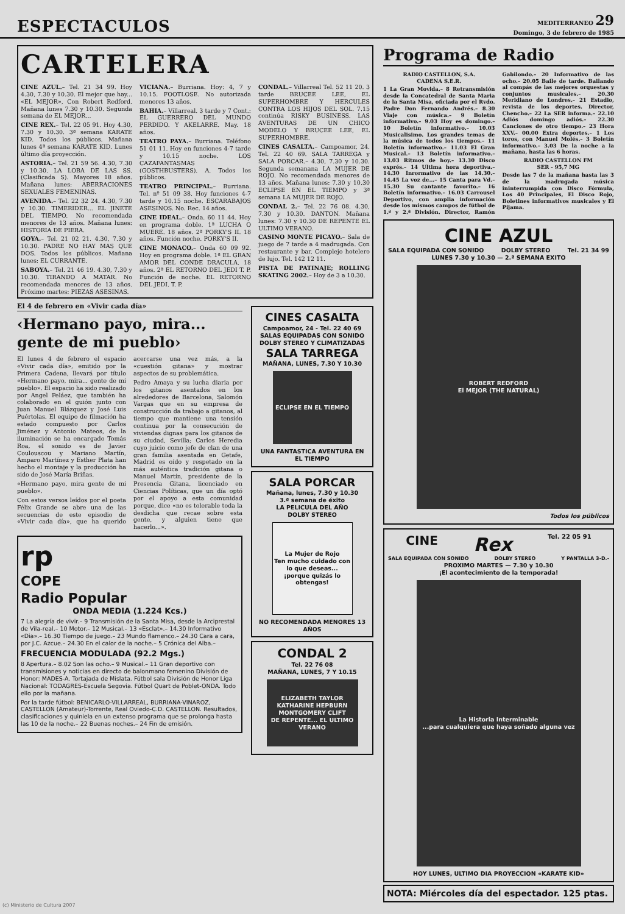ESPECTACULOS
MEDITERRANEO 29
Domingo, 3 de febrero de 1985
CARTELERA
CINE AZUL.– Tel. 21 34 99. Hoy 4.30, 7.30 y 10.30. El mejor que hay... «EL MEJOR», Con Robert Redford. Mañana lunes 7.30 y 10.30. Segunda semana de EL MEJOR...
CINE REX.– Tel. 22 05 91. Hoy 4.30, 7.30 y 10.30. 3ª semana KARATE KID. Todos los públicos. Mañana lunes 4ª semana KARATE KID. Lunes último día proyección.
ASTORIA.– Tel. 21 59 56. 4.30, 7.30 y 10.30. LA LOBA DE LAS SS. (Clasificada S). Mayores 18 años. Mañana lunes: ABERRACIONES SEXUALES FEMENINAS.
AVENIDA.– Tel. 22 32 24. 4.30, 7.30 y 10.30. TIMERIDER... EL JINETE DEL TIEMPO. No recomendada menores de 13 años. Mañana lunes: HISTORIA DE PIERA.
GOYA.– Tel. 21 02 21. 4.30, 7.30 y 10.30. PADRE NO HAY MAS QUE DOS. Todos los públicos. Mañana lunes: EL CURRANTE.
SABOYA.– Tel. 21 46 19. 4.30, 7.30 y 10.30. TIRANDO A MATAR. No recomendada menores de 13 años. Próximo martes: PIEZAS ASESINAS.
VICIANA.– Burriana. Hoy: 4, 7 y 10.15. FOOTLOSE. No autorizada menores 13 años.
BAHIA.– Villarreal. 3 tarde y 7 Cont.: EL GUERRERO DEL MUNDO PERDIDO. Y AKELARRE. May. 18 años.
TEATRO PAYA.– Burriana. Teléfono 51 01 11. Hoy en funciones 4-7 tarde y 10.15 noche. LOS CAZAFANTASMAS (GOSTHBUSTERS). A. Todos los públicos.
TEATRO PRINCIPAL.– Burriana. Tel. nº 51 09 38. Hoy funciones 4-7 tarde y 10.15 noche. ESCARABAJOS ASESINOS. No. Rec. 14 años.
CINE IDEAL.– Onda. 60 11 44. Hoy en programa doble. 1ª LUCHA O MUERE. 18 años. 2ª PORKY'S II. 18 años. Función noche. PORKY'S II.
CINE MONACO.– Onda 60 09 92. Hoy en programa doble. 1ª EL GRAN AMOR DEL CONDE DRACULA. 18 años. 2ª EL RETORNO DEL JEDI T. P. Función de noche. EL RETORNO DEL JEDI. T. P.
CONDAL.– Villarreal Tel. 52 11 20. 3 tarde BRUCEE LEE, EL SUPERHOMBRE Y HERCULES CONTRA LOS HIJOS DEL SOL. 7.15 continúa RISKY BUSINESS. LAS AVENTURAS DE UN CHICO MODELO Y BRUCEE LEE, EL SUPERHOMBRE.
CINES CASALTA.– Campoamor, 24. Tel. 22 40 69. SALA TARREGA y SALA PORCAR.– 4.30, 7.30 y 10.30. Segunda semanana LA MUJER DE ROJO. No recomendada menores de 13 años. Mañana lunes: 7.30 y 10.30 ECLIPSE EN EL TIEMPO y 3ª semana LA MUJER DE ROJO.
CONDAL 2.– Tel. 22 76 08. 4.30, 7.30 y 10.30. DANTON. Mañana lunes: 7.30 y 10.30 DE REPENTE EL ULTIMO VERANO.
CASINO MONTE PICAYO.– Sala de juego de 7 tarde a 4 madrugada. Con restaurante y bar. Complejo hotelero de lujo. Tel. 142 12 11.
PISTA DE PATINAJE; ROLLING SKATING 2002.– Hoy de 3 a 10.30.
El 4 de febrero en «Vivir cada día»
‹Hermano payo, mira... gente de mi pueblo›
El lunes 4 de febrero el espacio «Vivir cada día», emitido por la Primera Cadena, llevará por título «Hermano payo, mira... gente de mi pueblo». El espacio ha sido realizado por Angel Peláez, que también ha colaborado en el guión junto con Juan Manuel Blázquez y José Luis Puértolas. El equipo de filmación ha estado compuesto por Carlos Jiménez y Antonio Mateos, de la iluminación se ha encargado Tomás Roa, el sonido es de Javier Coulouscou y Mariano Martín, Amparo Martínez y Esther Plata han hecho el montaje y la producción ha sido de José María Briñas.
«Hermano payo, mira gente de mi pueblo».
Con estos versos leídos por el poeta Félix Grande se abre una de las secuencias de este episodio de «Vivir cada día», que ha querido acercarse una vez más, a la «cuestión gitana» y mostrar aspectos de su problemática.
Pedro Amaya y su lucha diaria por los gitanos asentados en los alrededores de Barcelona, Salomón Vargas que en su empresa de construcción da trabajo a gitanos, al tiempo que mantiene una tensión continua por la consecución de viviendas dignas para los gitanos de su ciudad, Sevilla; Carlos Heredia cuyo juicio como jefe de clan de una gran familia asentada en Getafe, Madrid es oído y respetado en la más auténtica tradición gitana o Manuel Martín, presidente de la Presencia Gitana, licenciado en Ciencias Políticas, que un día optó por el apoyo a esta comunidad porque, dice «no es tolerable toda la desdicha que recae sobre esta gente, y alguien tiene que hacerlo...».
rp
COPE
Radio Popular
ONDA MEDIA (1.224 Kcs.)
7 La alegría de vivir.– 9 Transmisión de la Santa Misa, desde la Arciprestal de Vila-real.– 10 Motor.– 12 Musical.– 13 «Esclat».– 14.30 Informativo «Dia».– 16.30 Tiempo de juego.– 23 Mundo flamenco.– 24.30 Cara a cara, por J.C. Azcue.– 24.30 En el calor de la noche.– 5 Crónica del Alba.–
FRECUENCIA MODULADA (92.2 Mgs.)
8 Apertura.– 8.02 Son las ocho.– 9 Musical.– 11 Gran deportivo con transmisiones y noticias en directo de balonmano femenino División de Honor: MADES-A. Tortajada de Mislata. Fútbol sala División de Honor Liga Nacional: TODAGRES-Escuela Segovia. Fútbol Quart de Poblet-ONDA. Todo ello por la mañana.
Por la tarde fútbol: BENICARLO-VILLARREAL, BURRIANA-VINAROZ, CASTELLON (Amateur)-Torrente, Real Oviedo-C.D. CASTELLON. Resultados, clasificaciones y quiniela en un extenso programa que se prolonga hasta las 10 de la noche.– 22 Buenas noches.– 24 Fin de emisión.
CINES CASALTA
Campoamor, 24 - Tel. 22 40 69
SALAS EQUIPADAS CON SONIDO DOLBY STEREO Y CLIMATIZADAS
SALA TARREGA
MAÑANA, LUNES, 7.30 Y 10.30
ECLIPSE EN EL TIEMPO
UNA FANTASTICA AVENTURA EN EL TIEMPO
SALA PORCAR
Mañana, lunes, 7.30 y 10.30
3.ª semana de éxito
LA PELICULA DEL AÑO
DOLBY STEREO
La Mujer de Rojo
Ten mucho cuidado con lo que deseas... ¡porque quizás lo obtengas!
NO RECOMENDADA MENORES 13 AÑOS
CONDAL 2
Tel. 22 76 08
MAÑANA, LUNES, 7 Y 10.15
ELIZABETH TAYLOR KATHARINE HEPBURN MONTGOMERY CLIFT
DE REPENTE... EL ULTIMO VERANO
Programa de Radio
RADIO CASTELLON, S.A.
CADENA S.E.R.
1 La Gran Movida.– 8 Retransmisión desde la Concatedral de Santa Maria de la Santa Misa, oficiada por el Rvdo. Padre Don Fernando Andrés.– 8.30 Viaje con música.– 9 Boletín informativo.– 9.03 Hoy es domingo.– 10 Boletín informativo.– 10.03 Musicalisimo. Los grandes temas de la música de todos los tiempos.– 11 Boletín informativo.– 11.03 El Gran Musical.– 13 Boletín informativo.– 13.03 Ritmos de hoy.– 13.30 Disco exprés.– 14 Ultima hora deportiva.– 14.30 Inrormativo de las 14.30.– 14.45 La voz de...– 15 Canta para Vd.– 15.30 Su cantante favorito.– 16 Boletín informativo.– 16.03 Carrousel Deportivo, con amplia información desde los mismos campos de fútbol de 1.ª y 2.ª División. Director, Ramón Gabilondo.– 20 Informativo de las ocho.– 20.05 Baile de tarde. Bailando al compás de las mejores orquestas y conjuntos musicales.– 20.30 Meridiano de Londres.– 21 Estadio, revista de los deportes. Director, Chencho.– 22 La SER informa.– 22.10 Adiós domingo adiós.– 22.30 Canciones de otro tiempo.– 23 Hora XXV.– 00.00 Extra deportes.– 1 Los toros, con Manuel Molés.– 3 Boletín informativo.– 3.03 De la noche a la mañana, hasta las 6 horas.
RADIO CASTELLON FM
SER - 95,7 MG
Desde las 7 de la mañana hasta las 3 de la madrugada música ininterrumpida con Disco Fórmula, Los 40 Principales, El Disco Rojo, Boletines informativos musicales y El Pijama.
CINE AZUL
SALA EQUIPADA CON SONIDO DOLBY STEREO Tel. 21 34 99
LUNES 7.30 y 10.30 — 2.ª SEMANA EXITO
ROBERT REDFORD
El MEJOR (THE NATURAL)
Todos los públicos
CINE Rex Tel. 22 05 91
SALA EQUIPADA CON SONIDO DOLBY STEREO Y PANTALLA 3-D.-
PROXIMO MARTES — 7.30 y 10.30
¡El acontecimiento de la temporada!
La Historia Interminable
...para cualquiera que haya soñado alguna vez
HOY LUNES, ULTIMO DIA PROYECCION «KARATE KID»
NOTA: Miércoles día del espectador. 125 ptas.
(c) Ministerio de Cultura 2007